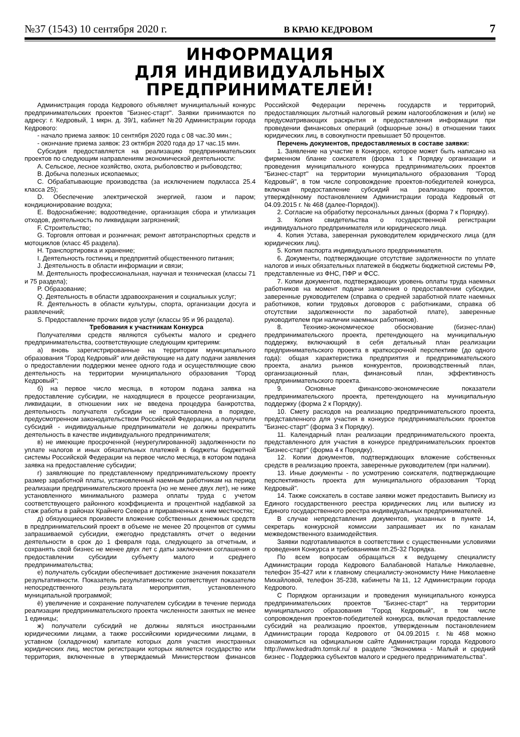№37 (1543) 10 сентября 2020 г. В КРАЮ КЕДРОВОМ 7
ИНФОРМАЦИЯ
ДЛЯ ИНДИВИДУАЛЬНЫХ ПРЕДПРИНИМАТЕЛЕЙ!
Администрация города Кедрового объявляет муниципальный конкурс предпринимательских проектов "Бизнес-старт". Заявки принимаются по адресу: г. Кедровый, 1 мкрн. д. 39/1, кабинет №20 Администрации города Кедрового:
- начало приема заявок: 10 сентября 2020 года с 08 час.30 мин.;
- окончание приема заявок: 23 октября 2020 года до 17 час.15 мин.
Субсидия предоставляется на реализацию предпринимательских проектов по следующим направлениям экономической деятельности:
A. Сельское, лесное хозяйство, охота, рыболовство и рыбоводство;
B. Добыча полезных ископаемых;
C. Обрабатывающие производства (за исключением подкласса 25.4 класса 25);
D. Обеспечение электрической энергией, газом и паром; кондиционирование воздуха;
E. Водоснабжение; водоотведение, организация сбора и утилизация отходов, деятельность по ликвидации загрязнений;
F. Строительство;
G. Торговля оптовая и розничная; ремонт автотранспортных средств и мотоциклов (класс 45 раздела).
H. Транспортировка и хранение;
I. Деятельность гостиниц и предприятий общественного питания;
J. Деятельность в области информации и связи;
M. Деятельность профессиональная, научная и техническая (классы 71 и 75 раздела);
P. Образование;
Q. Деятельность в области здравоохранения и социальных услуг;
R. Деятельность в области культуры, спорта, организации досуга и развлечений;
S. Предоставление прочих видов услуг (классы 95 и 96 раздела).
Требования к участникам Конкурса
Получателями средств являются субъекты малого и среднего предпринимательства, соответствующие следующим критериям:
а) вновь зарегистрированные на территории муниципального образования "Город Кедровый" или действующие на дату подачи заявления о предоставлении поддержки менее одного года и осуществляющие свою деятельность на территории муниципального образования "Город Кедровый";
б) на первое число месяца, в котором подана заявка на предоставление субсидии, не находящиеся в процессе реорганизации, ликвидации, в отношении них не введена процедура банкротства, деятельность получателя субсидии не приостановлена в порядке, предусмотренном законодательством Российской Федерации, а получатели субсидий - индивидуальные предприниматели не должны прекратить деятельность в качестве индивидуального предпринимателя;
в) не имеющие просроченной (неурегулированной) задолженности по уплате налогов и иных обязательных платежей в бюджеты бюджетной системы Российской Федерации на первое число месяца, в котором подана заявка на предоставление субсидии;
г) заявляющие по представленному предпринимательскому проекту размер заработной платы, установленный наемным работникам на период реализации предпринимательского проекта (но не менее двух лет), не ниже установленного минимального размера оплаты труда с учетом соответствующего районного коэффициента и процентной надбавкой за стаж работы в районах Крайнего Севера и приравненных к ним местностях;
д) обязующиеся произвести вложение собственных денежных средств в предпринимательский проект в объеме не менее 20 процентов от суммы запрашиваемой субсидии, ежегодно представлять отчет о ведении деятельности в срок до 1 февраля года, следующего за отчетным, и сохранять свой бизнес не менее двух лет с даты заключения соглашения о предоставлении субсидии субъекту малого и среднего предпринимательства;
е) получатель субсидии обеспечивает достижение значения показателя результативности. Показатель результативности соответствует показателю непосредственного результата мероприятия, установленного муниципальной программой;
ё) увеличение и сохранение получателем субсидии в течение периода реализации предпринимательского проекта численности занятых не менее 1 единицы;
ж) получатели субсидий не должны являться иностранными юридическими лицами, а также российскими юридическими лицами, в уставном (складочном) капитале которых доля участия иностранных юридических лиц, местом регистрации которых является государство или территория, включенные в утверждаемый Министерством финансов Российской Федерации перечень государств и территорий, предоставляющих льготный налоговый режим налогообложения и (или) не предусматривающих раскрытия и предоставления информации при проведении финансовых операций (офшорные зоны) в отношении таких юридических лиц, в совокупности превышает 50 процентов.
Перечень документов, предоставляемых в составе заявки:
1. Заявление на участие в Конкурсе, которое может быть написано на фирменном бланке соискателя (форма 1 к Порядку организации и проведения муниципального конкурса предпринимательских проектов "Бизнес-старт" на территории муниципального образования "Город Кедровый", в том числе сопровождение проектов-победителей конкурса, включая предоставление субсидий на реализацию проектов, утверждённому постановлением Администрации города Кедровый от 04.09.2015 г. № 468 (далее-Порядок)).
2. Согласие на обработку персональных данных (форма 7 к Порядку).
3. Копия свидетельства о государственной регистрации индивидуального предпринимателя или юридического лица.
4. Копия Устава, заверенная руководителем юридического лица (для юридических лиц).
5. Копия паспорта индивидуального предпринимателя.
6. Документы, подтверждающие отсутствие задолженности по уплате налогов и иных обязательных платежей в бюджеты бюджетной системы РФ, представленные из ФНС, ПФР и ФСС.
7. Копии документов, подтверждающих уровень оплаты труда наемных работников на момент подачи заявления о предоставлении субсидии, заверенные руководителем (справка о средней заработной плате наемных работников, копии трудовых договоров с работниками, справка об отсутствии задолженности по заработной плате), заверенные руководителем при наличии наемных работников).
8. Технико-экономическое обоснование (бизнес-план) предпринимательского проекта, претендующего на муниципальную поддержку, включающий в себя детальный план реализации предпринимательского проекта в краткосрочной перспективе (до одного года): общая характеристика предприятия и предпринимательского проекта, анализ рынков конкурентов, производственный план, организационный план, финансовый план, эффективность предпринимательского проекта.
9. Основные финансово-экономические показатели предпринимательского проекта, претендующего на муниципальную поддержку (форма 2 к Порядку).
10. Смету расходов на реализацию предпринимательского проекта, представленного для участия в конкурсе предпринимательских проектов "Бизнес-старт" (форма 3 к Порядку).
11. Календарный план реализации предпринимательского проекта, представленного для участия в конкурсе предпринимательских проектов "Бизнес-старт" (форма 4 к Порядку).
12. Копии документов, подтверждающих вложение собственных средств в реализацию проекта, заверенные руководителем (при наличии).
13. Иные документы - по усмотрению соискателя, подтверждающие перспективность проекта для муниципального образования "Город Кедровый".
14. Также соискатель в составе заявки может предоставить Выписку из Единого государственного реестра юридических лиц или выписку из Единого государственного реестра индивидуальных предпринимателей.
В случае непредставления документов, указанных в пункте 14, секретарь конкурсной комиссии запрашивает их по каналам межведомственного взаимодействия.
Заявки подготавливаются в соответствии с существенными условиями проведения Конкурса и требованиями пп.25-32 Порядка.
По всем вопросам обращаться к ведущему специалисту Администрации города Кедрового Балабановой Наталье Николаевне, телефон 35-427 или к главному специалисту-экономисту Нине Николаевне Михайловой, телефон 35-238, кабинеты №11, 12 Администрации города Кедрового.
С Порядком организации и проведения муниципального конкурса предпринимательских проектов "Бизнес-старт" на территории муниципального образования "Город Кедровый", в том числе сопровождения проектов-победителей конкурса, включая предоставление субсидий на реализацию проектов, утвержденным постановлением Администрации города Кедрового от 04.09.2015 г. №468 можно ознакомиться на официальном сайте Администрации города Кедрового http://www.kedradm.tomsk.ru/ в разделе "Экономика - Малый и средний бизнес - Поддержка субъектов малого и среднего предпринимательства".